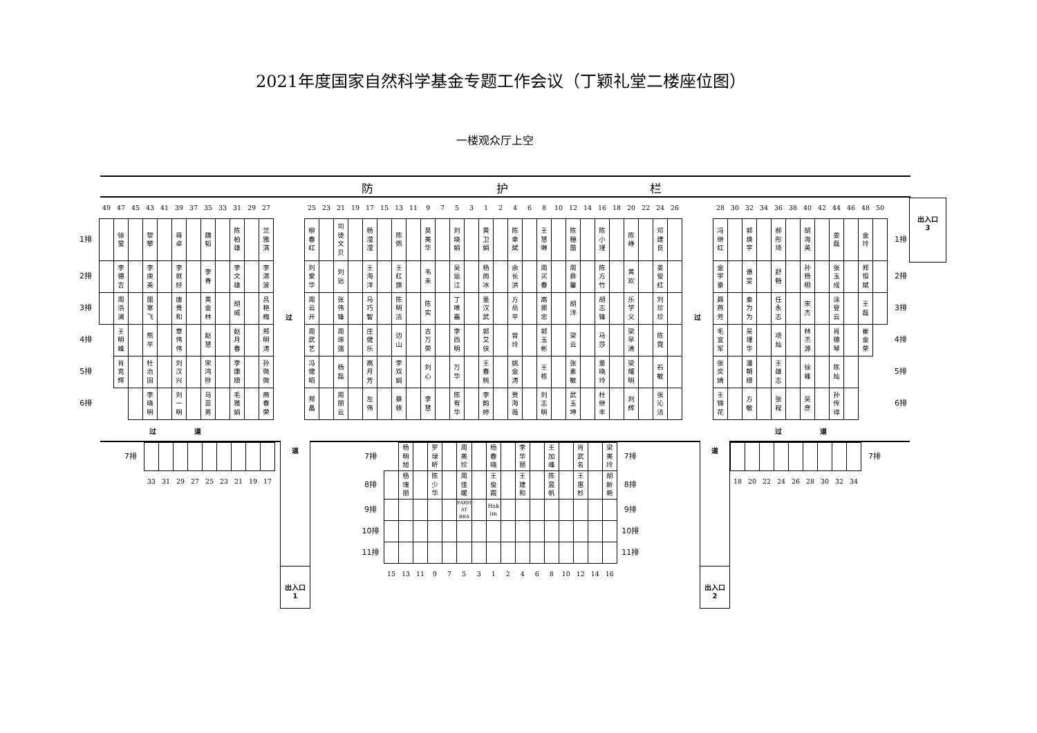2021年度国家自然科学基金专题工作会议（丁颖礼堂二楼座位图）
一楼观众厅上空
防 护 栏
| | 49 | 47 | 45 | 43 | 41 | 39 | 37 | 35 | 33 | 31 | 29 | 27 |
| 1排 | | 徐 莹 | | 黎 攀 | | 蒋 卓 | | 魏 韬 | | 陈 柏 雄 | | 兰 雅 淇 |
| 2排 | | 李 德 吉 | | 李 庚 英 | | 李 就 好 | | 李 青 | | 李 文 雄 | | 李 湛 波 |
| 3排 | | 周 浩 澜 | | 屈 寒 飞 | | 唐 贵 和 | | 黄 金 林 | | 胡 威 | | 吕 艳 梅 |
| 4排 | | 王 明 峰 | | 熊 平 | | 章 伟 伟 | | 赵 慧 | | 赵 月 春 | | 郑 明 涛 |
| 5排 | | 肖 克 辉 | | 杜 治 国 | | 刘 汉 兴 | | 宋 鸿 陟 | | 李 康 顺 | | 孙 微 微 |
| 6排 | | | | 李 晓 明 | | 刘 一 明 | | 马 亚 男 | | 毛 雅 娟 | | 商 春 荣 |
过
| 25 | 23 | 21 | 19 | 17 | 15 | 13 | 11 | 9 | 7 | 5 | 3 | 1 | 2 | 4 | 6 | 8 | 10 | 12 | 14 | 16 | 18 | 20 | 22 | 24 | 26 |
| 柳 春 红 | | 司 徒 文 贝 | | 杨 滢 滢 | | 陈 佩 | | 莫 美 华 | | 刘 晓 娟 | | 黄 卫 娟 | | 陈 幸 斌 | | 王 慧 琳 | | 陈 穗 茵 | | 陈 小 瑾 | | 陈 峥 | | 邓 建 良 | |
| 刘 爱 华 | | 刘 远 | | 王 海 洋 | | 王 红 旗 | | 韦 未 | | 吴 运 江 | | 杨 雨 冰 | | 余 长 洪 | | 周 买 春 | | 周 彝 馨 | | 陈 方 竹 | | 黄 欢 | | 姜 俊 红 | |
| 周 云 开 | | 张 伟 锋 | | 马 巧 智 | | 陈 明 洁 | | 陈 实 | | 丁 唯 嘉 | | 董 汉 武 | | 方 岳 平 | | 高 振 忠 | | 胡 洋 | | 胡 志 锋 | | 乐 学 义 | | 刘 珍 珍 | |
| 周 武 艺 | | 周 琢 强 | | 庄 健 乐 | | 边 山 | | 古 万 荣 | | 李 西 明 | | 郭 艾 侠 | | 曾 玲 | | 郭 玉 彬 | | 梁 云 | | 马 莎 | | 梁 早 清 | | 陈 霓 | |
| 冯 健 昭 | | 杨 磊 | | 高 月 芳 | | 李 双 娟 | | 刘 心 | | 万 华 | | 王 春 桃 | | 姚 金 涛 | | 王 栋 | | 张 素 敏 | | 董 晓 玲 | | 梁 耀 明 | | 石 敏 | |
| 郑 晶 | | 周 丽 云 | | 左 伟 | | 蔡 轶 | | 李 慧 | | 陈 有 华 | | 李 韵 婷 | | 贾 海 薇 | | 刘 志 明 | | 武 玉 坤 | | 杜 继 丰 | | 刘 辉 | | 张 沁 洁 | |
过
| 28 | 30 | 32 | 34 | 36 | 38 | 40 | 42 | 44 | 46 | 48 | 50 | |
| 冯 继 红 | | 郭 焕 宇 | | 郝 彤 琦 | | 胡 海 英 | | 姜 磊 | | 金 玲 | | 1排 |
| 金 宇 豪 | | 谯 雯 | | 舒 畅 | | 孙 杨 栩 | | 张 玉 成 | | 郑 恒 斌 | | 2排 |
| 聂 燕 芳 | | 秦 为 为 | | 任 永 志 | | 宋 杰 | | 涂 登 云 | | 王 磊 | | 3排 |
| 毛 宜 军 | | 吴 理 华 | | 项 灿 | | 林 丕 源 | | 肖 德 琴 | | 崔 金 荣 | | 4排 |
| 张 奕 婧 | | 潘 朝 顺 | | 王 雄 志 | | 徐 峰 | | 陈 灿 | | | | 5排 |
| 王 锦 花 | | 方 敏 | | 张 程 | | 吴 彦 | | 孙 传 谆 | | | | 6排 |
出入口
3
过 道 过 道
| 7排 | | | | | | | | | |
| | 33 | 31 | 29 | 27 | 25 | 23 | 21 | 19 | 17 |
道
出入口
1
| 7排 | | 杨 明 旭 | | 罗 琭 昕 | | 周 美 珍 | | 杨 春 晓 | | 李 华 丽 | | 王 加 峰 | | 肖 武 名 | | 梁 美 玲 | 7排 |
| 8排 | | 杨 瑰 丽 | | 陈 少 华 | | 周 佳 暖 | | 王 俊 霞 | | 王 建 和 | | 陈 昱 帆 | | 王 惠 杉 | | 胡 新 艳 | 8排 |
| 9排 | | | | | | FARH AT BBA | | Hak im | | | | | | | | | 9排 |
| 10排 | | | | | | | | | | | | | | | | | 10排 |
| 11排 | | | | | | | | | | | | | | | | | 11排 |
| | 15 | 13 | 11 | 9 | 7 | 5 | 3 | 1 | 2 | 4 | 6 | 8 | 10 | 12 | 14 | 16 | |
道
出入口
2
| | | | | | | | | | 7排 |
| 18 | 20 | 22 | 24 | 26 | 28 | 30 | 32 | 34 | |